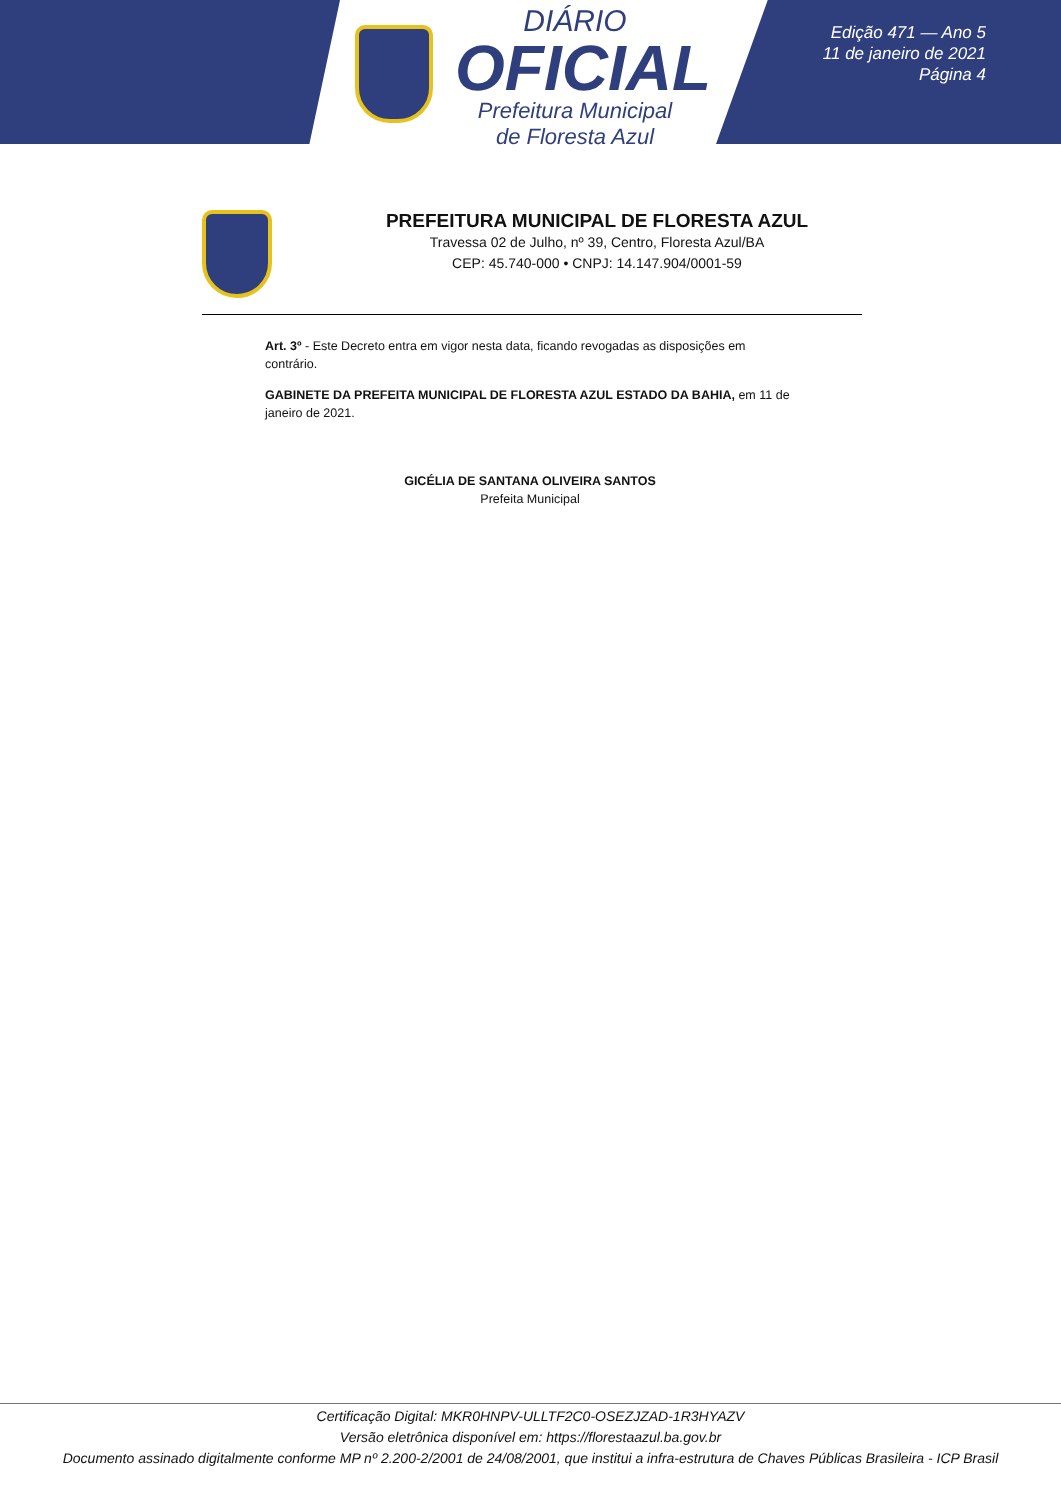DIÁRIO
OFICIAL
Prefeitura Municipal
de Floresta Azul
Edição 471 — Ano 5
11 de janeiro de 2021
Página 4
PREFEITURA MUNICIPAL DE FLORESTA AZUL
Travessa 02 de Julho, nº 39, Centro, Floresta Azul/BA
CEP: 45.740-000 • CNPJ: 14.147.904/0001-59
Art. 3º - Este Decreto entra em vigor nesta data, ficando revogadas as disposições em contrário.
GABINETE DA PREFEITA MUNICIPAL DE FLORESTA AZUL ESTADO DA BAHIA, em 11 de janeiro de 2021.
GICÉLIA DE SANTANA OLIVEIRA SANTOS
Prefeita Municipal
Certificação Digital: MKR0HNPV-ULLTF2C0-OSEZJZAD-1R3HYAZV
Versão eletrônica disponível em: https://florestaazul.ba.gov.br
Documento assinado digitalmente conforme MP nº 2.200-2/2001 de 24/08/2001, que institui a infra-estrutura de Chaves Públicas Brasileira - ICP Brasil